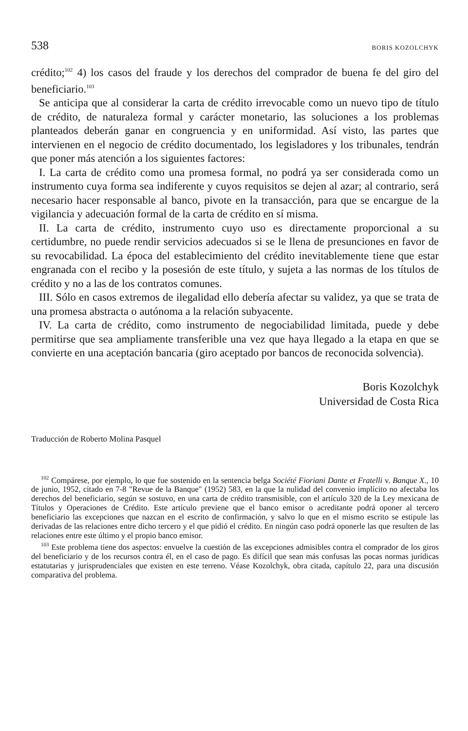538 BORIS KOZOLCHYK
crédito;<sup>102</sup> 4) los casos del fraude y los derechos del comprador de buena fe del giro del beneficiario.<sup>103</sup>
Se anticipa que al considerar la carta de crédito irrevocable como un nuevo tipo de título de crédito, de naturaleza formal y carácter monetario, las soluciones a los problemas planteados deberán ganar en congruencia y en uniformidad. Así visto, las partes que intervienen en el negocio de crédito documentado, los legisladores y los tribunales, tendrán que poner más atención a los siguientes factores:
I. La carta de crédito como una promesa formal, no podrá ya ser considerada como un instrumento cuya forma sea indiferente y cuyos requisitos se dejen al azar; al contrario, será necesario hacer responsable al banco, pivote en la transacción, para que se encargue de la vigilancia y adecuación formal de la carta de crédito en sí misma.
II. La carta de crédito, instrumento cuyo uso es directamente proporcional a su certidumbre, no puede rendir servicios adecuados si se le llena de presunciones en favor de su revocabilidad. La época del establecimiento del crédito inevitablemente tiene que estar engranada con el recibo y la posesión de este título, y sujeta a las normas de los títulos de crédito y no a las de los contratos comunes.
III. Sólo en casos extremos de ilegalidad ello debería afectar su validez, ya que se trata de una promesa abstracta o autónoma a la relación subyacente.
IV. La carta de crédito, como instrumento de negociabilidad limitada, puede y debe permitirse que sea ampliamente transferible una vez que haya llegado a la etapa en que se convierte en una aceptación bancaria (giro aceptado por bancos de reconocida solvencia).
Boris Kozolchyk
Universidad de Costa Rica
Traducción de Roberto Molina Pasquel
<sup>102</sup> Compárese, por ejemplo, lo que fue sostenido en la sentencia belga Société Fioriani Dante et Fratelli v. Banque X., 10 de junio, 1952, citado en 7-8 "Revue de la Banque" (1952) 583, en la que la nulidad del convenio implícito no afectaba los derechos del beneficiario, según se sostuvo, en una carta de crédito transmisible, con el artículo 320 de la Ley mexicana de Títulos y Operaciones de Crédito. Este artículo previene que el banco emisor o acreditante podrá oponer al tercero beneficiario las excepciones que nazcan en el escrito de confirmación, y salvo lo que en el mismo escrito se estipule las derivadas de las relaciones entre dicho tercero y el que pidió el crédito. En ningún caso podrá oponerle las que resulten de las relaciones entre este último y el propio banco emisor.
<sup>103</sup> Este problema tiene dos aspectos: envuelve la cuestión de las excepciones admisibles contra el comprador de los giros del beneficiario y de los recursos contra él, en el caso de pago. Es difícil que sean más confusas las pocas normas jurídicas estatutarias y jurisprudenciales que existen en este terreno. Véase Kozolchyk, obra citada, capítulo 22, para una discusión comparativa del problema.